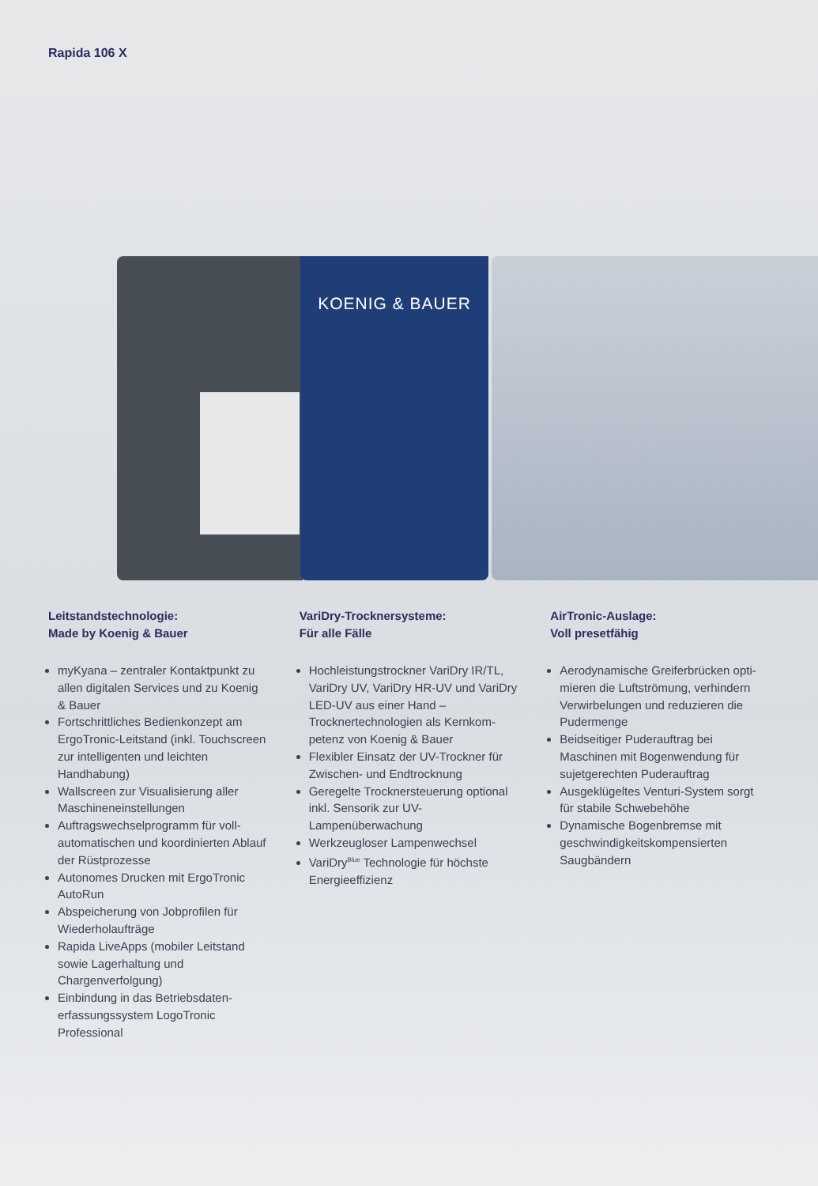Rapida 106 X
KOENIG & BAUER
Leitstandstechnologie:
Made by Koenig & Bauer
myKyana – zentraler Kontaktpunkt zu allen digitalen Services und zu Koenig & Bauer
Fortschrittliches Bedienkonzept am ErgoTronic-Leitstand (inkl. Touch­screen zur intelligenten und leichten Handhabung)
Wallscreen zur Visualisierung aller Maschineneinstellungen
Auftragswechselprogramm für voll­automatischen und koordinierten Ablauf der Rüstprozesse
Autonomes Drucken mit ErgoTronic AutoRun
Abspeicherung von Jobprofilen für Wiederholaufträge
Rapida LiveApps (mobiler Leitstand sowie Lagerhaltung und Chargenverfolgung)
Einbindung in das Betriebsdaten­erfassungssystem LogoTronic Professional
VariDry-Trocknersysteme:
Für alle Fälle
Hochleistungstrockner VariDry IR/TL, VariDry UV, VariDry HR-UV und VariDry LED-UV aus einer Hand – Trocknertechnologien als Kernkom­petenz von Koenig & Bauer
Flexibler Einsatz der UV-Trockner für Zwischen- und Endtrocknung
Geregelte Trocknersteuerung optional inkl. Sensorik zur UV-Lampenüberwachung
Werkzeugloser Lampenwechsel
VariDry<sup>Blue</sup> Technologie für höchste Energieeffizienz
AirTronic-Auslage:
Voll presetfähig
Aerodynamische Greiferbrücken opti­mieren die Luftströmung, verhindern Verwirbelungen und reduzieren die Pudermenge
Beidseitiger Puderauftrag bei Maschinen mit Bogenwendung für sujetgerechten Puderauftrag
Ausgeklügeltes Venturi-System sorgt für stabile Schwebehöhe
Dynamische Bogenbremse mit geschwindigkeitskompensierten Saugbändern